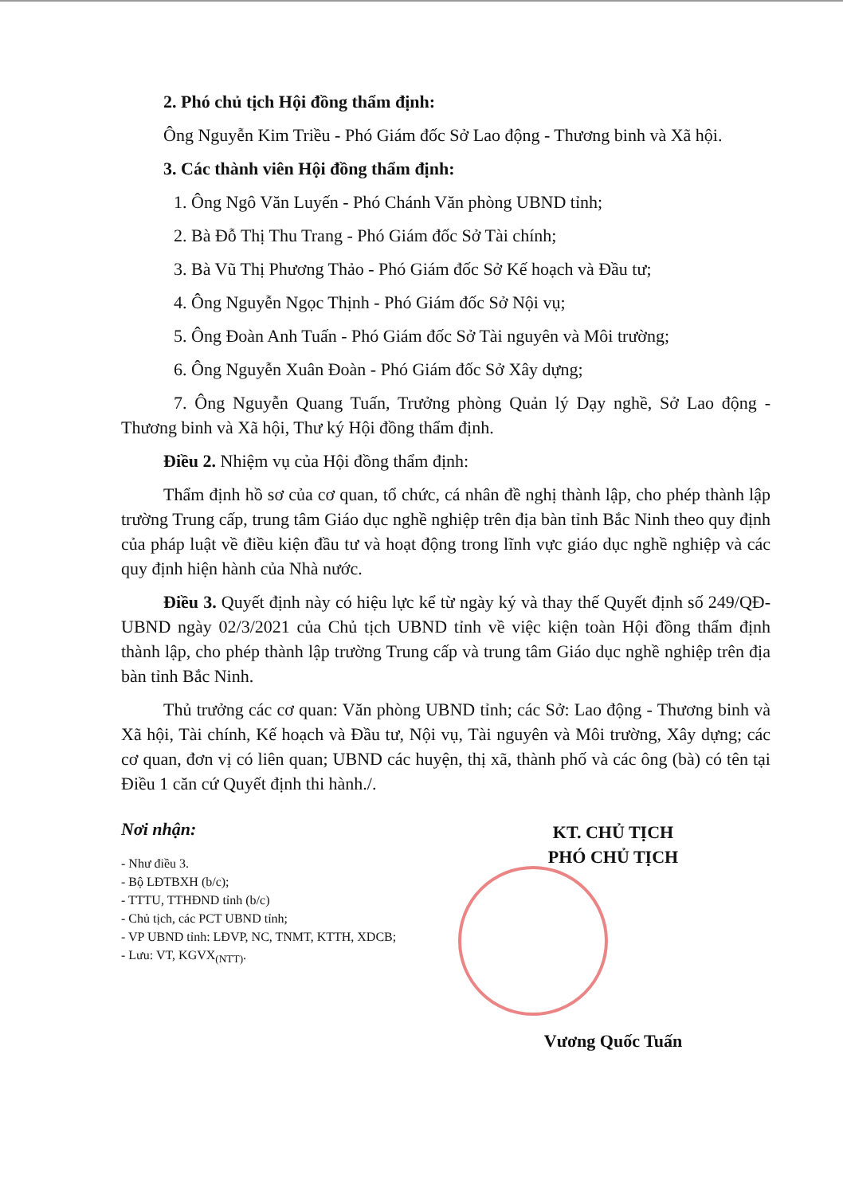2. Phó chủ tịch Hội đồng thẩm định:
Ông Nguyễn Kim Triều - Phó Giám đốc Sở Lao động - Thương binh và Xã hội.
3. Các thành viên Hội đồng thẩm định:
1. Ông Ngô Văn Luyến - Phó Chánh Văn phòng UBND tỉnh;
2. Bà Đỗ Thị Thu Trang - Phó Giám đốc Sở Tài chính;
3. Bà Vũ Thị Phương Thảo - Phó Giám đốc Sở Kế hoạch và Đầu tư;
4. Ông Nguyễn Ngọc Thịnh - Phó Giám đốc Sở Nội vụ;
5. Ông Đoàn Anh Tuấn - Phó Giám đốc Sở Tài nguyên và Môi trường;
6. Ông Nguyễn Xuân Đoàn - Phó Giám đốc Sở Xây dựng;
7. Ông Nguyễn Quang Tuấn, Trưởng phòng Quản lý Dạy nghề, Sở Lao động - Thương binh và Xã hội, Thư ký Hội đồng thẩm định.
Điều 2. Nhiệm vụ của Hội đồng thẩm định:
Thẩm định hồ sơ của cơ quan, tổ chức, cá nhân đề nghị thành lập, cho phép thành lập trường Trung cấp, trung tâm Giáo dục nghề nghiệp trên địa bàn tỉnh Bắc Ninh theo quy định của pháp luật về điều kiện đầu tư và hoạt động trong lĩnh vực giáo dục nghề nghiệp và các quy định hiện hành của Nhà nước.
Điều 3. Quyết định này có hiệu lực kể từ ngày ký và thay thế Quyết định số 249/QĐ-UBND ngày 02/3/2021 của Chủ tịch UBND tỉnh về việc kiện toàn Hội đồng thẩm định thành lập, cho phép thành lập trường Trung cấp và trung tâm Giáo dục nghề nghiệp trên địa bàn tỉnh Bắc Ninh.
Thủ trưởng các cơ quan: Văn phòng UBND tỉnh; các Sở: Lao động - Thương binh và Xã hội, Tài chính, Kế hoạch và Đầu tư, Nội vụ, Tài nguyên và Môi trường, Xây dựng; các cơ quan, đơn vị có liên quan; UBND các huyện, thị xã, thành phố và các ông (bà) có tên tại Điều 1 căn cứ Quyết định thi hành./.
Nơi nhận:
- Như điều 3.
- Bộ LĐTBXH (b/c);
- TTTU, TTHĐND tỉnh (b/c)
- Chủ tịch, các PCT UBND tỉnh;
- VP UBND tỉnh: LĐVP, NC, TNMT, KTTH, XDCB;
- Lưu: VT, KGVX<sub>(NTT)</sub>.
KT. CHỦ TỊCH
PHÓ CHỦ TỊCH
Vương Quốc Tuấn